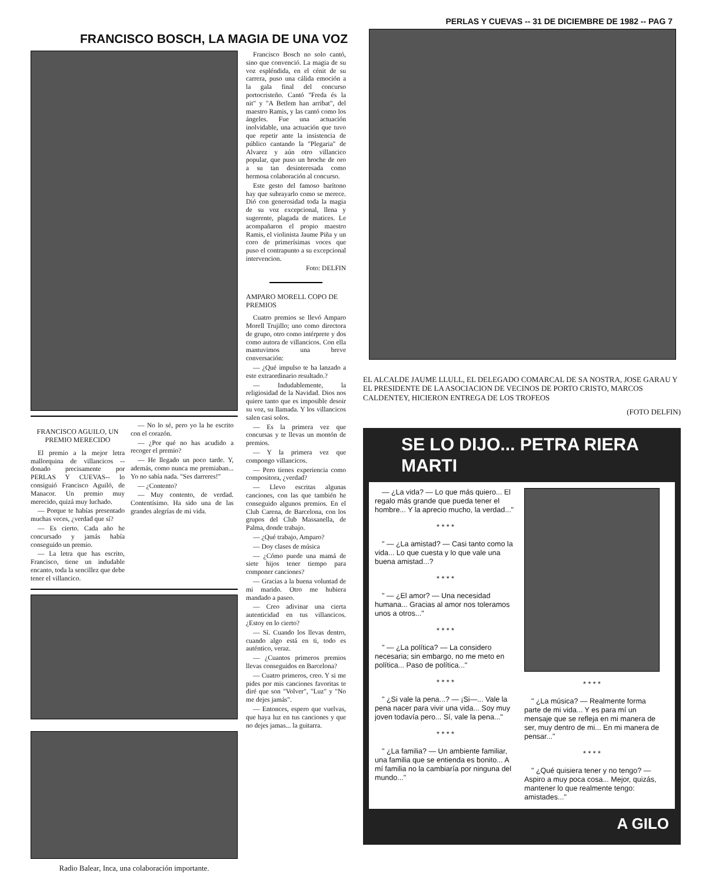PERLAS Y CUEVAS -- 31 DE DICIEMBRE DE 1982 -- PAG 7
FRANCISCO BOSCH, LA MAGIA DE UNA VOZ
FRANCISCO AGUILO, UN PREMIO MERECIDO
El premio a la mejor letra mallorquina de villancicos --donado precisamente por PERLAS Y CUEVAS-- lo consiguió Francisco Aguiló, de Manacor. Un premio muy merecido, quizá muy luchado.
— Porque te habías presentado muchas veces, ¿verdad que sí?
— Es cierto. Cada año he concursado y jamás había conseguido un premio.
— La letra que has escrito, Francisco, tiene un indudable encanto, toda la sencillez que debe tener el villancico.
— No lo sé, pero yo la he escrito con el corazón.
— ¿Por qué no has acudido a recoger el premio?
— He llegado un poco tarde. Y, además, como nunca me premiaban... Yo no sabía nada. "Ses darreres!"
— ¿Contento?
— Muy contento, de verdad. Contentísimo. Ha sido una de las grandes alegrías de mi vida.
Radio Balear, Inca, una colaboración importante.
Francisco Bosch no solo cantó, sino que convenció. La magia de su voz espléndida, en el cénit de su carrera, puso una cálida emoción a la gala final del concurso portocristeño. Cantó "Freda és la nit" y "A Betlem han arribat", del maestro Ramis, y las cantó como los ángeles. Fue una actuación inolvidable, una actuación que tuvo que repetir ante la insistencia de público cantando la "Plegaria" de Alvarez y aún otro villancico popular, que puso un broche de oro a su tan desinteresada como hermosa colaboración al concurso.
Este gesto del famoso barítono hay que subrayarlo como se merece. Dió con generosidad toda la magia de su voz excepcional, llena y sugerente, plagada de matices. Le acompañaron el propio maestro Ramis, el violinista Jaume Piña y un coro de primerísimas voces que puso el contrapunto a su excepcional intervencion.
Foto: DELFIN
AMPARO MORELL COPO DE PREMIOS
Cuatro premios se llevó Amparo Morell Trujillo; uno como directora de grupo, otro como intérprete y dos como autora de villancicos. Con ella mantuvimos una breve conversación:
— ¿Qué impulso te ha lanzado a este extraordinario resultado.?
— Indudablemente, la religiosidad de la Navidad. Dios nos quiere tanto que es imposible desoir su voz, su llamada. Y los villancicos salen casi solos.
— Es la primera vez que concursas y te llevas un montón de premios.
— Y la primera vez que compongo villancicos.
— Pero tienes experiencia como compositora, ¿verdad?
— Llevo escritas algunas canciones, con las que también he conseguido algunos premios. En el Club Carena, de Barcelona, con los grupos del Club Massanella, de Palma, donde trabajo.
— ¿Qué trabajo, Amparo?
— Doy clases de música
— ¿Cómo puede una mamá de siete hijos tener tiempo para componer canciones?
— Gracias a la buena voluntad de mi marido. Otro me hubiera mandado a paseo.
— Creo adivinar una cierta autenticidad en tus villancicos. ¿Estoy en lo cierto?
— Sí. Cuando los llevas dentro, cuando algo está en ti, todo es auténtico, veraz.
— ¿Cuantos primeros premios llevas conseguidos en Barcelona?
— Cuatro primeros, creo. Y si me pides por mis canciones favoritas te diré que son "Volver", "Luz" y "No me dejes jamás".
— Entonces, espero que vuelvas, que haya luz en tus canciones y que no dejes jamas... la guitarra.
EL ALCALDE JAUME LLULL, EL DELEGADO COMARCAL DE SA NOSTRA, JOSE GARAU Y EL PRESIDENTE DE LA ASOCIACION DE VECINOS DE PORTO CRISTO, MARCOS CALDENTEY, HICIERON ENTREGA DE LOS TROFEOS
(FOTO DELFIN)
SE LO DIJO... PETRA RIERA MARTI
— ¿La vida? — Lo que más quiero... El regalo más grande que pueda tener el hombre... Y la aprecio mucho, la verdad..."
* * * *
" — ¿La amistad? — Casi tanto como la vida... Lo que cuesta y lo que vale una buena amistad...?
* * * *
" — ¿El amor? — Una necesidad humana... Gracias al amor nos toleramos unos a otros..."
* * * *
" — ¿La política? — La considero necesaria; sin embargo, no me meto en política... Paso de política..."
* * * *
" ¿Si vale la pena...? — ¡Si—... Vale la pena nacer para vivir una vida... Soy muy joven todavía pero... Sí, vale la pena..."
* * * *
" ¿La familia? — Un ambiente familiar, una familia que se entienda es bonito... A mí familia no la cambiaría por ninguna del mundo..."
* * * *
" ¿La música? — Realmente forma parte de mi vida... Y es para mí un mensaje que se refleja en mi manera de ser, muy dentro de mi... En mi manera de pensar..."
* * * *
" ¿Qué quisiera tener y no tengo? — Aspiro a muy poca cosa... Mejor, quizás, mantener lo que realmente tengo: amistades..."
A GILO